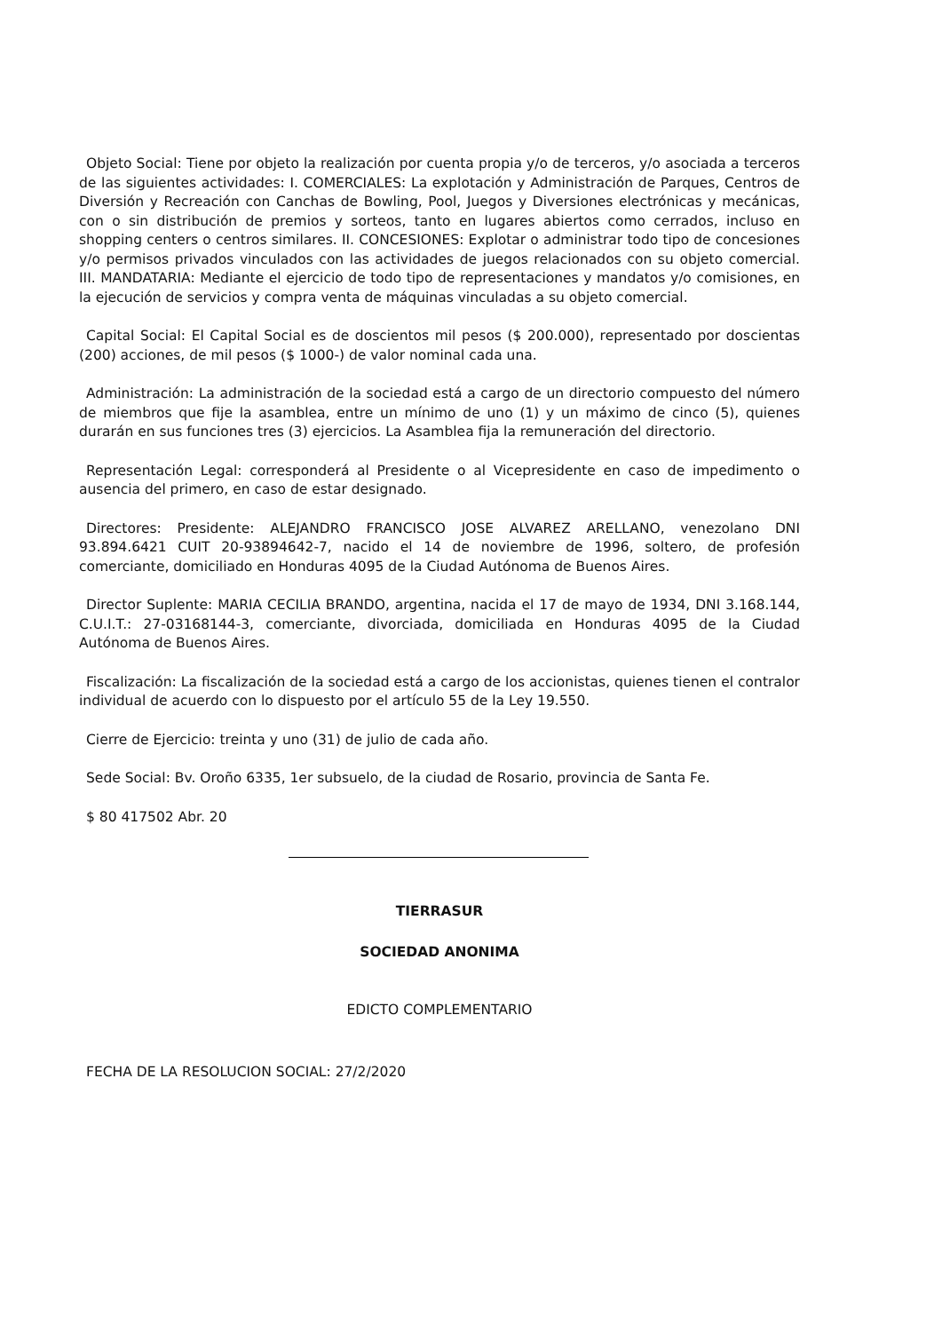Objeto Social: Tiene por objeto la realización por cuenta propia y/o de terceros, y/o asociada a terceros de las siguientes actividades: I. COMERCIALES: La explotación y Administración de Parques, Centros de Diversión y Recreación con Canchas de Bowling, Pool, Juegos y Diversiones electrónicas y mecánicas, con o sin distribución de premios y sorteos, tanto en lugares abiertos como cerrados, incluso en shopping centers o centros similares. II. CONCESIONES: Explotar o administrar todo tipo de concesiones y/o permisos privados vinculados con las actividades de juegos relacionados con su objeto comercial. III. MANDATARIA: Mediante el ejercicio de todo tipo de representaciones y mandatos y/o comisiones, en la ejecución de servicios y compra venta de máquinas vinculadas a su objeto comercial.
Capital Social: El Capital Social es de doscientos mil pesos ($ 200.000), representado por doscientas (200) acciones, de mil pesos ($ 1000-) de valor nominal cada una.
Administración: La administración de la sociedad está a cargo de un directorio compuesto del número de miembros que fije la asamblea, entre un mínimo de uno (1) y un máximo de cinco (5), quienes durarán en sus funciones tres (3) ejercicios. La Asamblea fija la remuneración del directorio.
Representación Legal: corresponderá al Presidente o al Vicepresidente en caso de impedimento o ausencia del primero, en caso de estar designado.
Directores: Presidente: ALEJANDRO FRANCISCO JOSE ALVAREZ ARELLANO, venezolano DNI 93.894.6421 CUIT 20-93894642-7, nacido el 14 de noviembre de 1996, soltero, de profesión comerciante, domiciliado en Honduras 4095 de la Ciudad Autónoma de Buenos Aires.
Director Suplente: MARIA CECILIA BRANDO, argentina, nacida el 17 de mayo de 1934, DNI 3.168.144, C.U.I.T.: 27-03168144-3, comerciante, divorciada, domiciliada en Honduras 4095 de la Ciudad Autónoma de Buenos Aires.
Fiscalización: La fiscalización de la sociedad está a cargo de los accionistas, quienes tienen el contralor individual de acuerdo con lo dispuesto por el artículo 55 de la Ley 19.550.
Cierre de Ejercicio: treinta y uno (31) de julio de cada año.
Sede Social: Bv. Oroño 6335, 1er subsuelo, de la ciudad de Rosario, provincia de Santa Fe.
$ 80 417502 Abr. 20
TIERRASUR
SOCIEDAD ANONIMA
EDICTO COMPLEMENTARIO
FECHA DE LA RESOLUCION SOCIAL: 27/2/2020